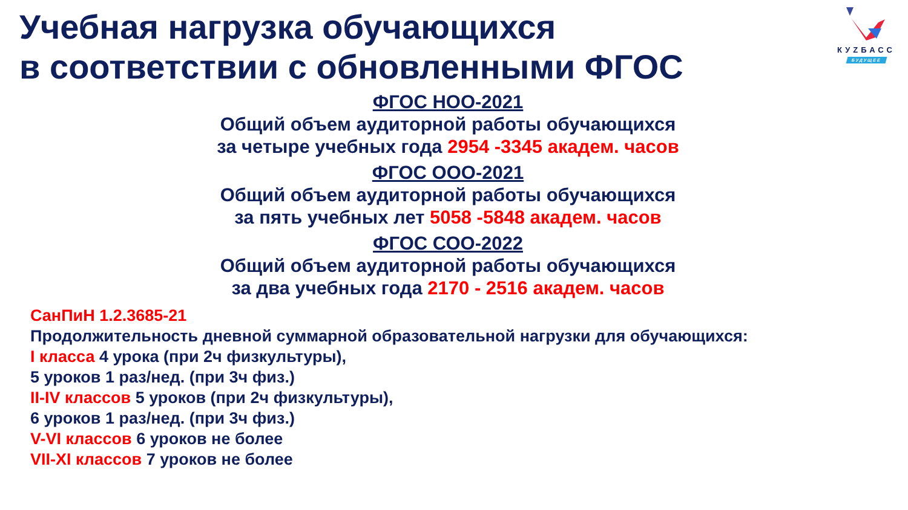КУZБАСС
БУДУЩЕЕ
Учебная нагрузка обучающихся
в соответствии с обновленными ФГОС
ФГОС НОО-2021
Общий объем аудиторной работы обучающихся
за четыре учебных года 2954 -3345 академ. часов
ФГОС ООО-2021
Общий объем аудиторной работы обучающихся
за пять учебных лет 5058 -5848 академ. часов
ФГОС СОО-2022
Общий объем аудиторной работы обучающихся
за два учебных года 2170 - 2516 академ. часов
СанПиН 1.2.3685-21
Продолжительность дневной суммарной образовательной нагрузки для обучающихся:
I класса 4 урока (при 2ч физкультуры),
5 уроков 1 раз/нед. (при 3ч физ.)
II-IV классов 5 уроков (при 2ч физкультуры),
6 уроков 1 раз/нед. (при 3ч физ.)
V-VI классов 6 уроков не более
VII-XI классов 7 уроков не более